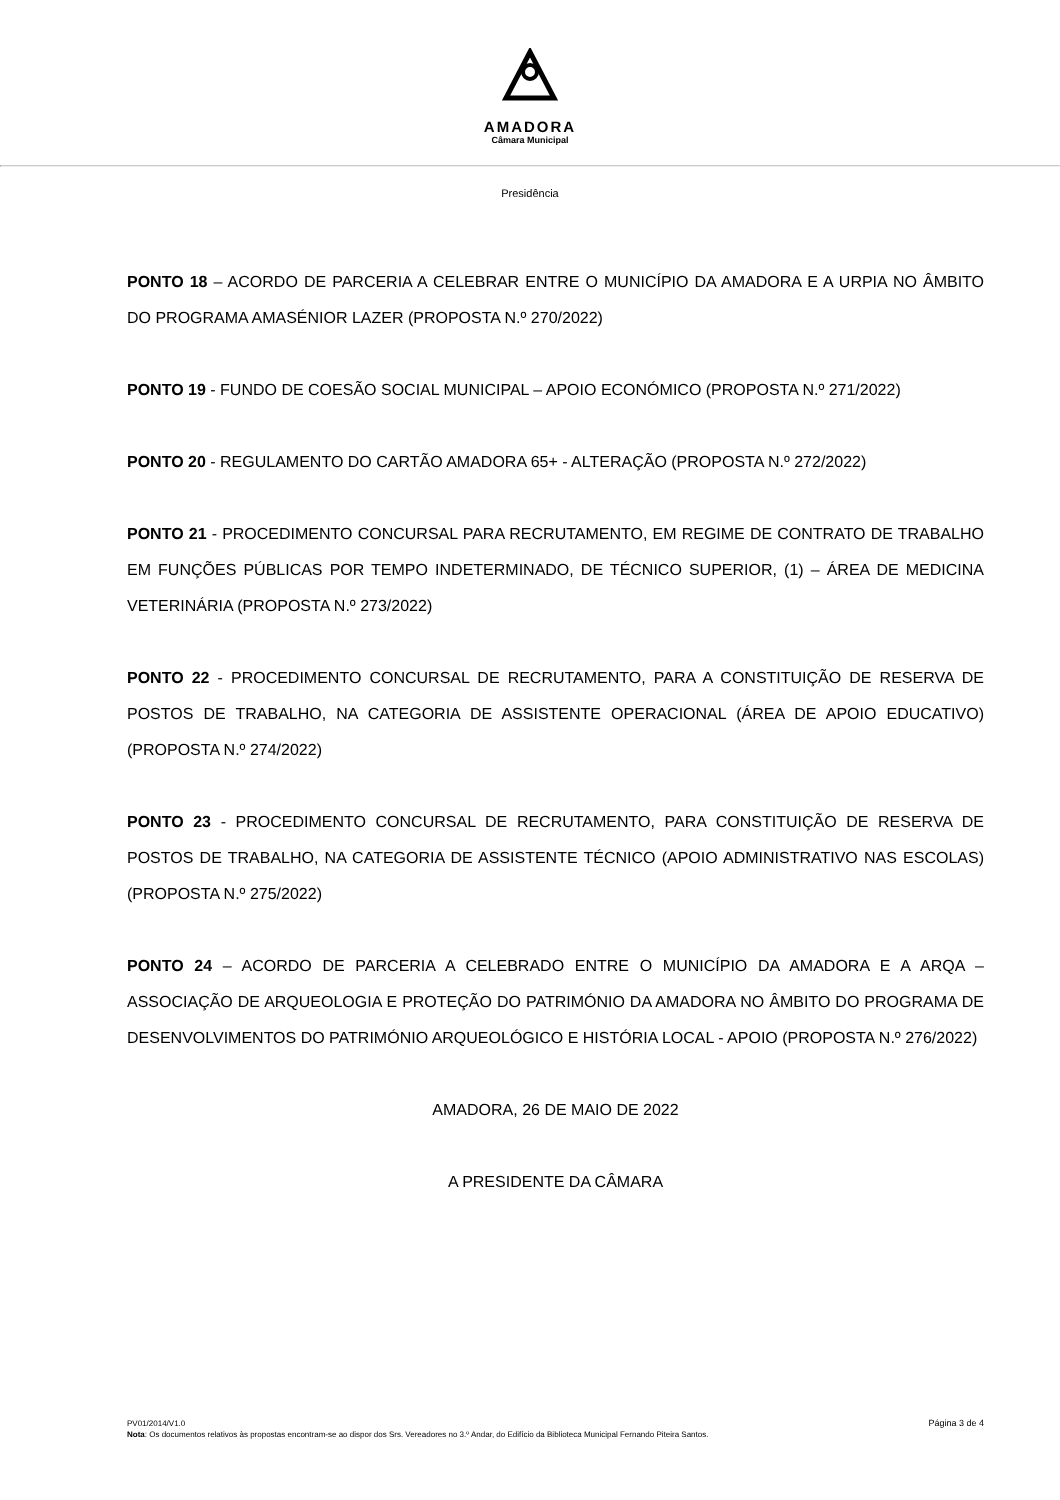AMADORA
Câmara Municipal
Presidência
PONTO 18 – ACORDO DE PARCERIA A CELEBRAR ENTRE O MUNICÍPIO DA AMADORA E A URPIA NO ÂMBITO DO PROGRAMA AMASÉNIOR LAZER (PROPOSTA N.º 270/2022)
PONTO 19 - FUNDO DE COESÃO SOCIAL MUNICIPAL – APOIO ECONÓMICO (PROPOSTA N.º 271/2022)
PONTO 20 - REGULAMENTO DO CARTÃO AMADORA 65+ - ALTERAÇÃO (PROPOSTA N.º 272/2022)
PONTO 21 - PROCEDIMENTO CONCURSAL PARA RECRUTAMENTO, EM REGIME DE CONTRATO DE TRABALHO EM FUNÇÕES PÚBLICAS POR TEMPO INDETERMINADO, DE TÉCNICO SUPERIOR, (1) – ÁREA DE MEDICINA VETERINÁRIA (PROPOSTA N.º 273/2022)
PONTO 22 - PROCEDIMENTO CONCURSAL DE RECRUTAMENTO, PARA A CONSTITUIÇÃO DE RESERVA DE POSTOS DE TRABALHO, NA CATEGORIA DE ASSISTENTE OPERACIONAL (ÁREA DE APOIO EDUCATIVO) (PROPOSTA N.º 274/2022)
PONTO 23 - PROCEDIMENTO CONCURSAL DE RECRUTAMENTO, PARA CONSTITUIÇÃO DE RESERVA DE POSTOS DE TRABALHO, NA CATEGORIA DE ASSISTENTE TÉCNICO (APOIO ADMINISTRATIVO NAS ESCOLAS) (PROPOSTA N.º 275/2022)
PONTO 24 – ACORDO DE PARCERIA A CELEBRADO ENTRE O MUNICÍPIO DA AMADORA E A ARQA – ASSOCIAÇÃO DE ARQUEOLOGIA E PROTEÇÃO DO PATRIMÓNIO DA AMADORA NO ÂMBITO DO PROGRAMA DE DESENVOLVIMENTOS DO PATRIMÓNIO ARQUEOLÓGICO E HISTÓRIA LOCAL - APOIO (PROPOSTA N.º 276/2022)
AMADORA, 26 DE MAIO DE 2022
A PRESIDENTE DA CÂMARA
Página 3 de 4
PV01/2014/V1.0
Nota: Os documentos relativos às propostas encontram-se ao dispor dos Srs. Vereadores no 3.º Andar, do Edifício da Biblioteca Municipal Fernando Piteira Santos.